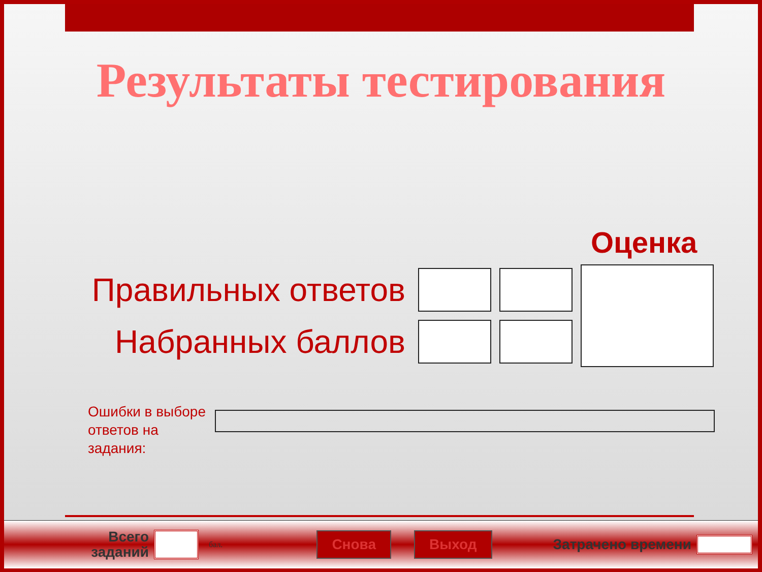Результаты тестирования
Оценка
Правильных ответов
Набранных баллов
Ошибки в выборе ответов на задания:
Всего заданий
бал. Снова Выход Затрачено времени